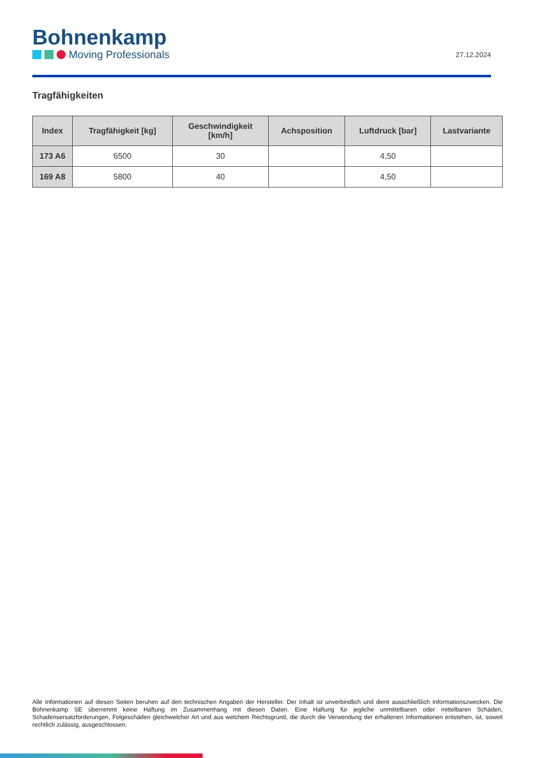Bohnenkamp
Moving Professionals
27.12.2024
Tragfähigkeiten
| Index | Tragfähigkeit [kg] | Geschwindigkeit [km/h] | Achsposition | Luftdruck [bar] | Lastvariante |
| --- | --- | --- | --- | --- | --- |
| 173 A6 | 6500 | 30 | | 4,50 | |
| 169 A8 | 5800 | 40 | | 4,50 | |
Alle Informationen auf diesen Seiten beruhen auf den technischen Angaben der Hersteller. Der Inhalt ist unverbindlich und dient ausschließlich Informationszwecken. Die Bohnenkamp SE übernimmt keine Haftung im Zusammenhang mit diesen Daten. Eine Haftung für jegliche unmittelbaren oder mittelbaren Schäden, Schadensersatzforderungen, Folgeschäden gleichwelcher Art und aus welchem Rechtsgrund, die durch die Verwendung der erhaltenen Informationen entstehen, ist, soweit rechtlich zulässig, ausgeschlossen.